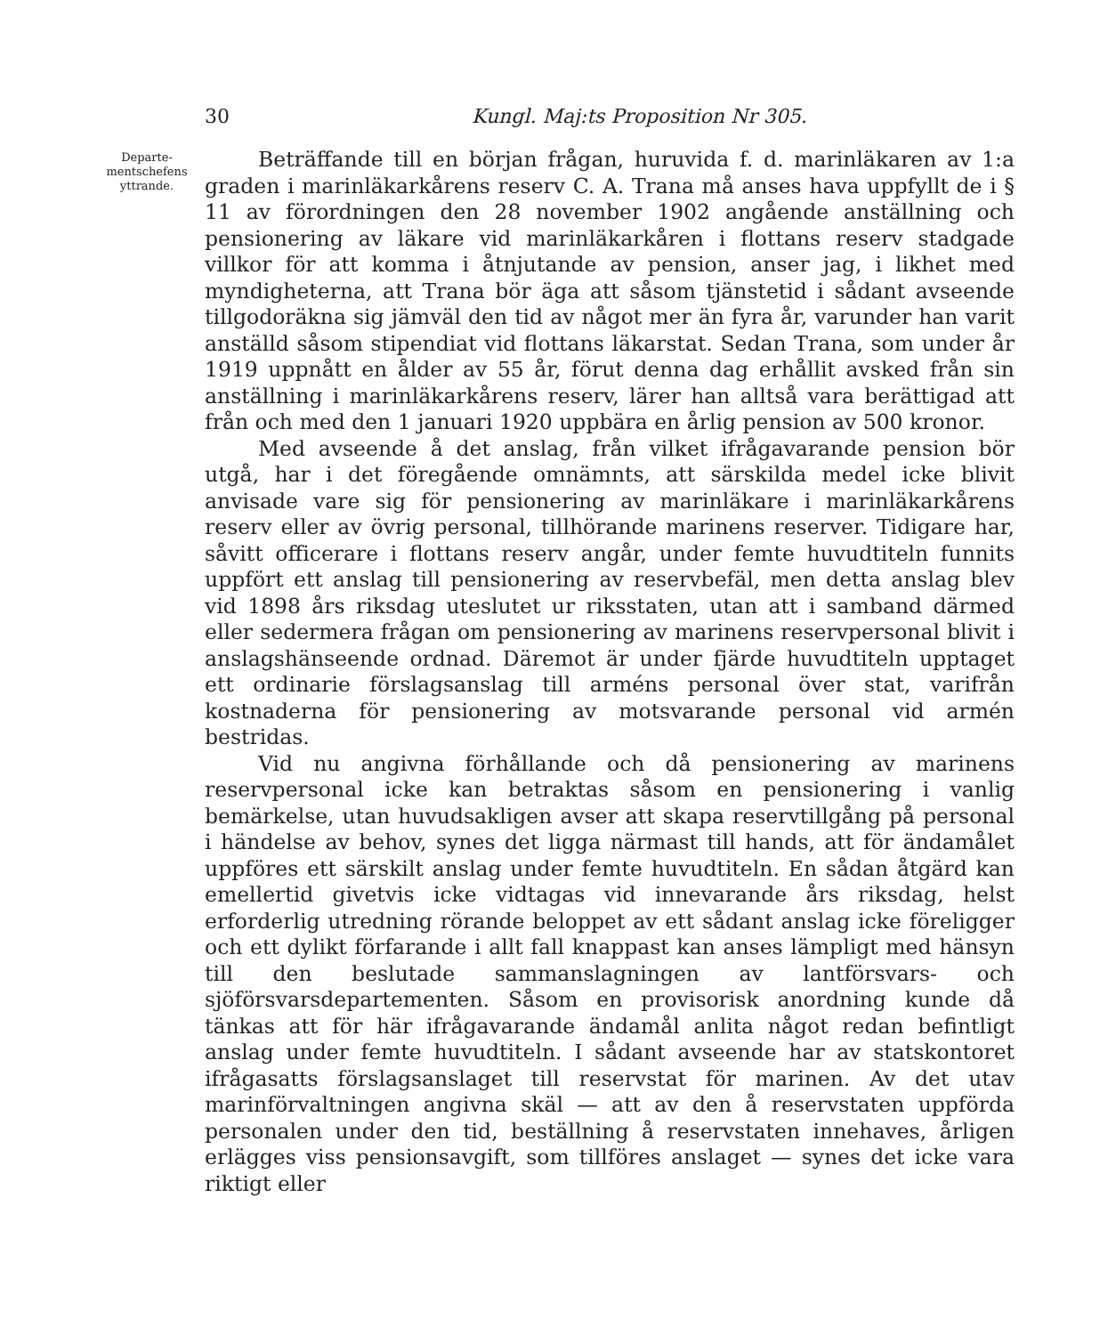30 Kungl. Maj:ts Proposition Nr 305.
Departe-
mentschefens
yttrande.
Beträffande till en början frågan, huruvida f. d. marinläkaren av 1:a graden i marinläkarkårens reserv C. A. Trana må anses hava uppfyllt de i § 11 av förordningen den 28 november 1902 angående anställning och pensionering av läkare vid marinläkarkåren i flottans reserv stadgade villkor för att komma i åtnjutande av pension, anser jag, i likhet med myndigheterna, att Trana bör äga att såsom tjänstetid i sådant avseende tillgodoräkna sig jämväl den tid av något mer än fyra år, varunder han varit anställd såsom stipendiat vid flottans läkarstat. Sedan Trana, som under år 1919 uppnått en ålder av 55 år, förut denna dag erhållit avsked från sin anställning i marinläkarkårens reserv, lärer han alltså vara berättigad att från och med den 1 januari 1920 uppbära en årlig pension av 500 kronor.
Med avseende å det anslag, från vilket ifrågavarande pension bör utgå, har i det föregående omnämnts, att särskilda medel icke blivit anvisade vare sig för pensionering av marinläkare i marinläkarkårens reserv eller av övrig personal, tillhörande marinens reserver. Tidigare har, såvitt officerare i flottans reserv angår, under femte huvudtiteln funnits uppfört ett anslag till pensionering av reservbefäl, men detta anslag blev vid 1898 års riksdag uteslutet ur riksstaten, utan att i samband därmed eller sedermera frågan om pensionering av marinens reservpersonal blivit i anslagshänseende ordnad. Däremot är under fjärde huvudtiteln upptaget ett ordinarie förslagsanslag till arméns personal över stat, varifrån kostnaderna för pensionering av motsvarande personal vid armén bestridas.
Vid nu angivna förhållande och då pensionering av marinens reservpersonal icke kan betraktas såsom en pensionering i vanlig bemärkelse, utan huvudsakligen avser att skapa reservtillgång på personal i händelse av behov, synes det ligga närmast till hands, att för ändamålet uppföres ett särskilt anslag under femte huvudtiteln. En sådan åtgärd kan emellertid givetvis icke vidtagas vid innevarande års riksdag, helst erforderlig utredning rörande beloppet av ett sådant anslag icke föreligger och ett dylikt förfarande i allt fall knappast kan anses lämpligt med hänsyn till den beslutade sammanslagningen av lantförsvars- och sjöförsvarsdepartementen. Såsom en provisorisk anordning kunde då tänkas att för här ifrågavarande ändamål anlita något redan befintligt anslag under femte huvudtiteln. I sådant avseende har av statskontoret ifrågasatts förslagsanslaget till reservstat för marinen. Av det utav marinförvaltningen angivna skäl — att av den å reservstaten uppförda personalen under den tid, beställning å reservstaten innehaves, årligen erlägges viss pensionsavgift, som tillföres anslaget — synes det icke vara riktigt eller